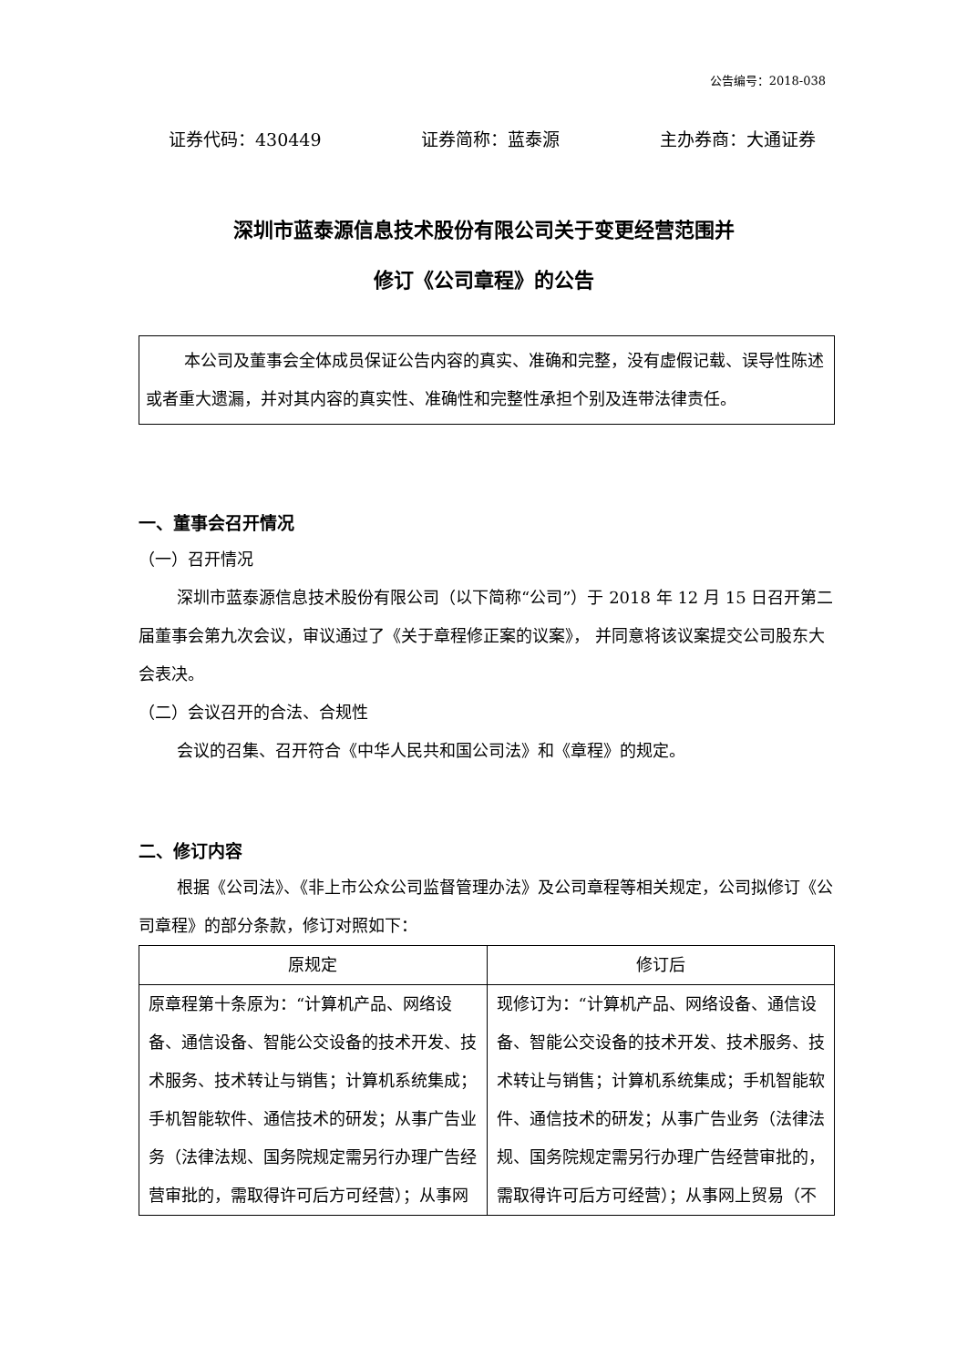公告编号：2018-038
证券代码：430449 证券简称：蓝泰源 主办券商：大通证券
深圳市蓝泰源信息技术股份有限公司关于变更经营范围并
修订《公司章程》的公告
本公司及董事会全体成员保证公告内容的真实、准确和完整，没有虚假记载、误导性陈述或者重大遗漏，并对其内容的真实性、准确性和完整性承担个别及连带法律责任。
一、董事会召开情况
（一）召开情况
深圳市蓝泰源信息技术股份有限公司（以下简称“公司”）于 2018 年 12 月 15 日召开第二届董事会第九次会议，审议通过了《关于章程修正案的议案》， 并同意将该议案提交公司股东大会表决。
（二）会议召开的合法、合规性
会议的召集、召开符合《中华人民共和国公司法》和《章程》的规定。
二、修订内容
根据《公司法》、《非上市公众公司监督管理办法》及公司章程等相关规定，公司拟修订《公司章程》的部分条款，修订对照如下：
| 原规定 | 修订后 |
| --- | --- |
| 原章程第十条原为：“计算机产品、网络设备、通信设备、智能公交设备的技术开发、技术服务、技术转让与销售；计算机系统集成；手机智能软件、通信技术的研发；从事广告业务（法律法规、国务院规定需另行办理广告经营审批的，需取得许可后方可经营）；从事网 | 现修订为：“计算机产品、网络设备、通信设备、智能公交设备的技术开发、技术服务、技术转让与销售；计算机系统集成；手机智能软件、通信技术的研发；从事广告业务（法律法规、国务院规定需另行办理广告经营审批的，需取得许可后方可经营）；从事网上贸易（不 |